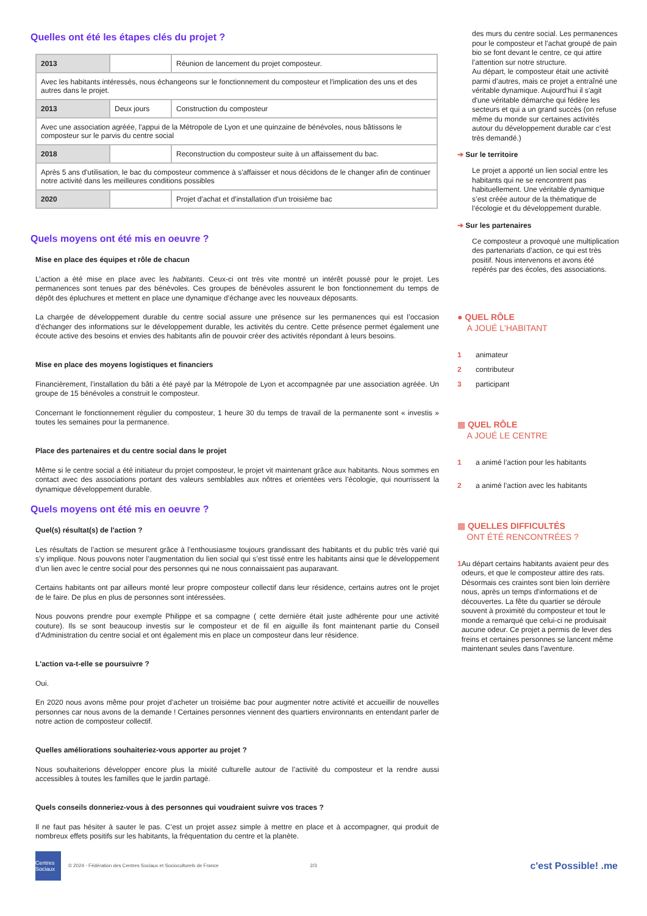Quelles ont été les étapes clés du projet ?
| 2013 | | Réunion de lancement du projet composteur. |
| Avec les habitants intéressés, nous échangeons sur le fonctionnement du composteur et l'implication des uns et des autres dans le projet. | | |
| 2013 | Deux jours | Construction du composteur |
| Avec une association agréée, l'appui de la Métropole de Lyon et une quinzaine de bénévoles, nous bâtissons le composteur sur le parvis du centre social | | |
| 2018 | | Reconstruction du composteur suite à un affaissement du bac. |
| Après 5 ans d'utilisation, le bac du composteur commence à s'affaisser et nous décidons de le changer afin de continuer notre activité dans les meilleures conditions possibles | | |
| 2020 | | Projet d'achat et d'installation d'un troisième bac |
Quels moyens ont été mis en oeuvre ?
Mise en place des équipes et rôle de chacun
L’action a été mise en place avec les habitants. Ceux-ci ont très vite montré un intérêt poussé pour le projet. Les permanences sont tenues par des bénévoles. Ces groupes de bénévoles assurent le bon fonctionnement du temps de dépôt des épluchures et mettent en place une dynamique d’échange avec les nouveaux déposants.
La chargée de développement durable du centre social assure une présence sur les permanences qui est l’occasion d’échanger des informations sur le développement durable, les activités du centre. Cette présence permet également une écoute active des besoins et envies des habitants afin de pouvoir créer des activités répondant à leurs besoins.
Mise en place des moyens logistiques et financiers
Financièrement, l’installation du bâti a été payé par la Métropole de Lyon et accompagnée par une association agréée. Un groupe de 15 bénévoles a construit le composteur.
Concernant le fonctionnement régulier du composteur, 1 heure 30 du temps de travail de la permanente sont « investis » toutes les semaines pour la permanence.
Place des partenaires et du centre social dans le projet
Même si le centre social a été initiateur du projet composteur, le projet vit maintenant grâce aux habitants. Nous sommes en contact avec des associations portant des valeurs semblables aux nôtres et orientées vers l’écologie, qui nourrissent la dynamique développement durable.
Quels moyens ont été mis en oeuvre ?
Quel(s) résultat(s) de l'action ?
Les résultats de l’action se mesurent grâce à l’enthousiasme toujours grandissant des habitants et du public très varié qui s’y implique. Nous pouvons noter l’augmentation du lien social qui s’est tissé entre les habitants ainsi que le développement d’un lien avec le centre social pour des personnes qui ne nous connaissaient pas auparavant.
Certains habitants ont par ailleurs monté leur propre composteur collectif dans leur résidence, certains autres ont le projet de le faire. De plus en plus de personnes sont intéressées.
Nous pouvons prendre pour exemple Philippe et sa compagne ( cette dernière était juste adhérente pour une activité couture). Ils se sont beaucoup investis sur le composteur et de fil en aiguille ils font maintenant partie du Conseil d’Administration du centre social et ont également mis en place un composteur dans leur résidence.
L'action va-t-elle se poursuivre ?
Oui.
En 2020 nous avons même pour projet d’acheter un troisième bac pour augmenter notre activité et accueillir de nouvelles personnes car nous avons de la demande ! Certaines personnes viennent des quartiers environnants en entendant parler de notre action de composteur collectif.
Quelles améliorations souhaiteriez-vous apporter au projet ?
Nous souhaiterions développer encore plus la mixité culturelle autour de l’activité du composteur et la rendre aussi accessibles à toutes les familles que le jardin partagé.
Quels conseils donneriez-vous à des personnes qui voudraient suivre vos traces ?
Il ne faut pas hésiter à sauter le pas. C’est un projet assez simple à mettre en place et à accompagner, qui produit de nombreux effets positifs sur les habitants, la fréquentation du centre et la planète.
des murs du centre social. Les permanences pour le composteur et l’achat groupé de pain bio se font devant le centre, ce qui attire l’attention sur notre structure.
Au départ, le composteur était une activité parmi d’autres, mais ce projet a entraîné une véritable dynamique. Aujourd'hui il s'agit d'une véritable démarche qui fédère les secteurs et qui a un grand succès (on refuse même du monde sur certaines activités autour du développement durable car c’est très demandé.)
➔ Sur le territoire
Le projet a apporté un lien social entre les habitants qui ne se rencontrent pas habituellement. Une véritable dynamique s’est créée autour de la thématique de l’écologie et du développement durable.
➔ Sur les partenaires
Ce composteur a provoqué une multiplication des partenariats d’action, ce qui est très positif. Nous intervenons et avons été repérés par des écoles, des associations.
● QUEL RÔLE
A JOUÉ L'HABITANT
1 animateur
2 contributeur
3 participant
▦ QUEL RÔLE
A JOUÉ LE CENTRE
1 a animé l’action pour les habitants
2 a animé l’action avec les habitants
▦ QUELLES DIFFICULTÉS
ONT ÉTÉ RENCONTRÉES ?
1
Au départ certains habitants avaient peur des odeurs, et que le composteur attire des rats. Désormais ces craintes sont bien loin derrière nous, après un temps d'informations et de découvertes. La fête du quartier se déroule souvent à proximité du composteur et tout le monde a remarqué que celui-ci ne produisait aucune odeur. Ce projet a permis de lever des freins et certaines personnes se lancent même maintenant seules dans l’aventure.
Centres Sociaux
© 2024 - Fédération des Centres Sociaux et Socioculturels de France 2/3 c'est Possible! .me